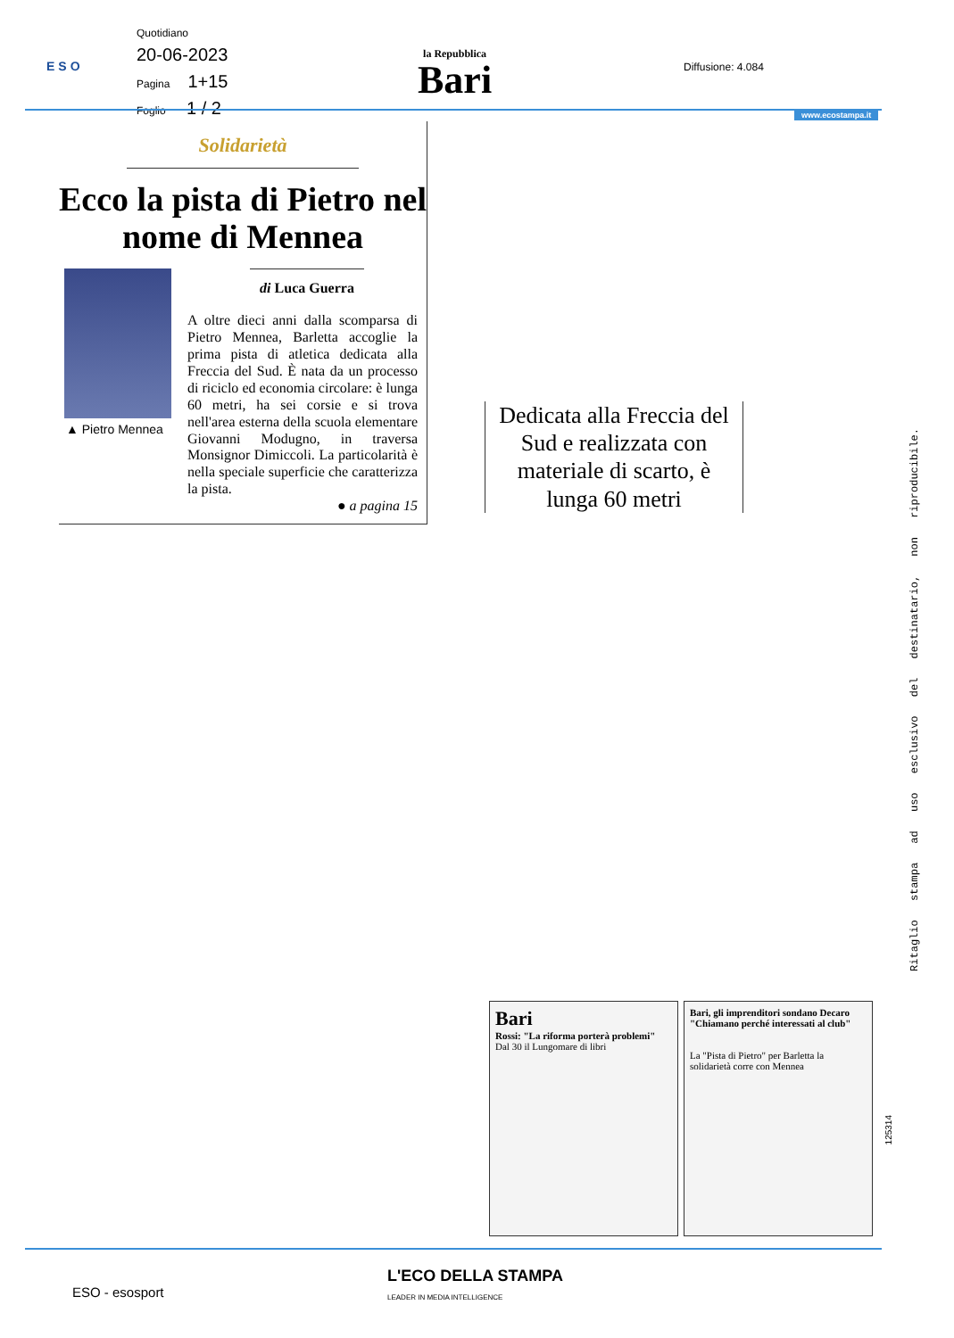ESO
Quotidiano
20-06-2023
Pagina 1+15
Foglio 1 / 2
la Repubblica
Bari
Diffusione: 4.084
www.ecostampa.it
Solidarietà
Ecco la pista di Pietro nel nome di Mennea
▲ Pietro Mennea
di Luca Guerra
A oltre dieci anni dalla scomparsa di Pietro Mennea, Barletta accoglie la prima pista di atletica dedicata alla Freccia del Sud. È nata da un processo di riciclo ed economia circolare: è lunga 60 metri, ha sei corsie e si trova nell'area esterna della scuola elementare Giovanni Modugno, in traversa Monsignor Dimiccoli. La particolarità è nella speciale superficie che caratterizza la pista.
● a pagina 15
Dedicata alla Freccia del Sud e realizzata con materiale di scarto, è lunga 60 metri
Ritaglio stampa ad uso esclusivo del destinatario, non riproducibile.
Bari
Rossi: "La riforma porterà problemi"
Dal 30 il Lungomare di libri
Bari, gli imprenditori sondano Decaro "Chiamano perché interessati al club"
La "Pista di Pietro" per Barletta la solidarietà corre con Mennea
125314
L'ECO DELLA STAMPA
LEADER IN MEDIA INTELLIGENCE
ESO - esosport